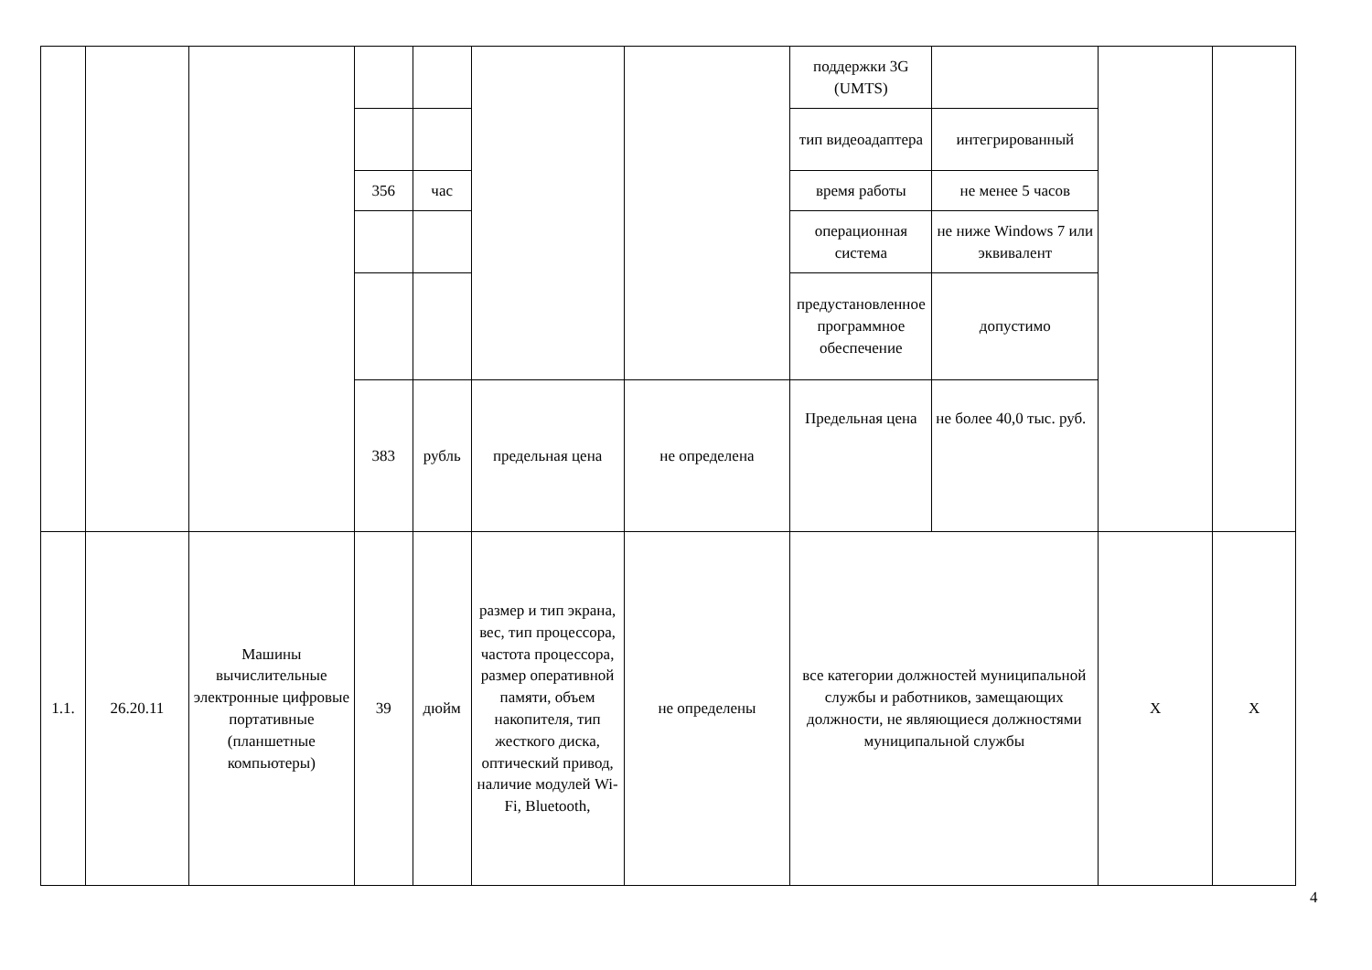| | | | | | | | поддержки 3G (UMTS) | | | |
| | | | | | | | тип видеоадаптера | интегрированный | | |
| | | | 356 | час | | | время работы | не менее 5 часов | | |
| | | | | | | | операционная система | не ниже Windows 7 или эквивалент | | |
| | | | | | | | предустановленное программное обеспечение | допустимо | | |
| | | | 383 | рубль | предельная цена | не определена | Предельная цена | не более 40,0 тыс. руб. | | |
| 1.1. | 26.20.11 | Машины вычислительные электронные цифровые портативные (планшетные компьютеры) | 39 | дюйм | размер и тип экрана, вес, тип процессора, частота процессора, размер оперативной памяти, объем накопителя, тип жесткого диска, оптический привод, наличие модулей Wi-Fi, Bluetooth, | не определены | все категории должностей муниципальной службы и работников, замещающих должности, не являющиеся должностями муниципальной службы | | X | X |
4